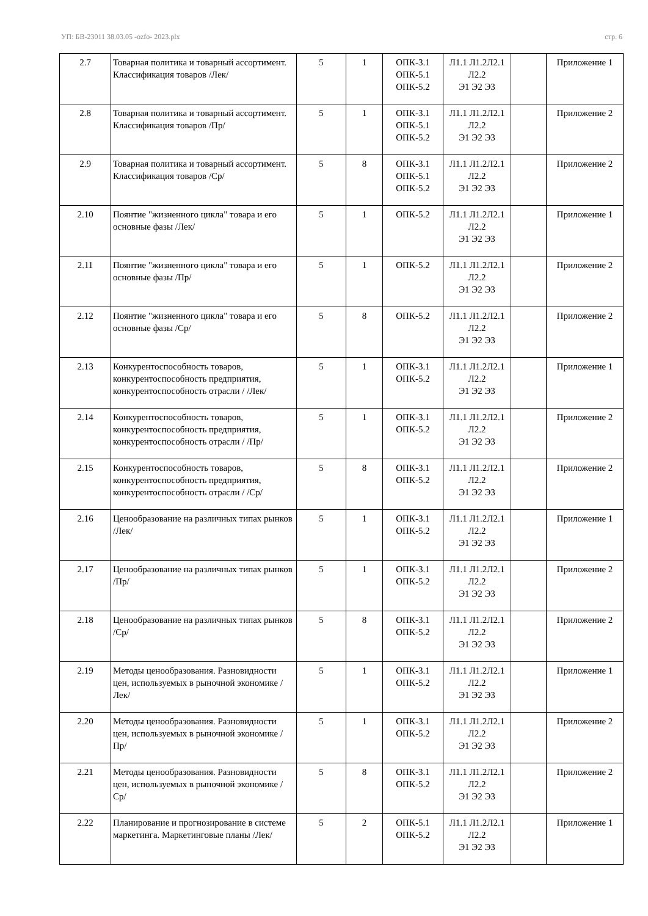УП: БВ-23011 38.03.05 -ozfo- 2023.plx стр. 6
| 2.7 | Товарная политика и товарный ассортимент. Классификация товаров /Лек/ | 5 | 1 | ОПК-3.1 ОПК-5.1 ОПК-5.2 | Л1.1 Л1.2Л2.1 Л2.2 Э1 Э2 Э3 | | Приложение 1 |
| 2.8 | Товарная политика и товарный ассортимент. Классификация товаров /Пр/ | 5 | 1 | ОПК-3.1 ОПК-5.1 ОПК-5.2 | Л1.1 Л1.2Л2.1 Л2.2 Э1 Э2 Э3 | | Приложение 2 |
| 2.9 | Товарная политика и товарный ассортимент. Классификация товаров /Ср/ | 5 | 8 | ОПК-3.1 ОПК-5.1 ОПК-5.2 | Л1.1 Л1.2Л2.1 Л2.2 Э1 Э2 Э3 | | Приложение 2 |
| 2.10 | Поянтие "жизненного цикла" товара и его основные фазы /Лек/ | 5 | 1 | ОПК-5.2 | Л1.1 Л1.2Л2.1 Л2.2 Э1 Э2 Э3 | | Приложение 1 |
| 2.11 | Поянтие "жизненного цикла" товара и его основные фазы /Пр/ | 5 | 1 | ОПК-5.2 | Л1.1 Л1.2Л2.1 Л2.2 Э1 Э2 Э3 | | Приложение 2 |
| 2.12 | Поянтие "жизненного цикла" товара и его основные фазы /Ср/ | 5 | 8 | ОПК-5.2 | Л1.1 Л1.2Л2.1 Л2.2 Э1 Э2 Э3 | | Приложение 2 |
| 2.13 | Конкурентоспособность товаров, конкурентоспособность предприятия, конкурентоспособность отрасли / /Лек/ | 5 | 1 | ОПК-3.1 ОПК-5.2 | Л1.1 Л1.2Л2.1 Л2.2 Э1 Э2 Э3 | | Приложение 1 |
| 2.14 | Конкурентоспособность товаров, конкурентоспособность предприятия, конкурентоспособность отрасли / /Пр/ | 5 | 1 | ОПК-3.1 ОПК-5.2 | Л1.1 Л1.2Л2.1 Л2.2 Э1 Э2 Э3 | | Приложение 2 |
| 2.15 | Конкурентоспособность товаров, конкурентоспособность предприятия, конкурентоспособность отрасли / /Ср/ | 5 | 8 | ОПК-3.1 ОПК-5.2 | Л1.1 Л1.2Л2.1 Л2.2 Э1 Э2 Э3 | | Приложение 2 |
| 2.16 | Ценообразование на различных типах рынков /Лек/ | 5 | 1 | ОПК-3.1 ОПК-5.2 | Л1.1 Л1.2Л2.1 Л2.2 Э1 Э2 Э3 | | Приложение 1 |
| 2.17 | Ценообразование на различных типах рынков /Пр/ | 5 | 1 | ОПК-3.1 ОПК-5.2 | Л1.1 Л1.2Л2.1 Л2.2 Э1 Э2 Э3 | | Приложение 2 |
| 2.18 | Ценообразование на различных типах рынков /Ср/ | 5 | 8 | ОПК-3.1 ОПК-5.2 | Л1.1 Л1.2Л2.1 Л2.2 Э1 Э2 Э3 | | Приложение 2 |
| 2.19 | Методы ценообразования. Разновидности цен, используемых в рыночной экономике /Лек/ | 5 | 1 | ОПК-3.1 ОПК-5.2 | Л1.1 Л1.2Л2.1 Л2.2 Э1 Э2 Э3 | | Приложение 1 |
| 2.20 | Методы ценообразования. Разновидности цен, используемых в рыночной экономике /Пр/ | 5 | 1 | ОПК-3.1 ОПК-5.2 | Л1.1 Л1.2Л2.1 Л2.2 Э1 Э2 Э3 | | Приложение 2 |
| 2.21 | Методы ценообразования. Разновидности цен, используемых в рыночной экономике /Ср/ | 5 | 8 | ОПК-3.1 ОПК-5.2 | Л1.1 Л1.2Л2.1 Л2.2 Э1 Э2 Э3 | | Приложение 2 |
| 2.22 | Планирование и прогнозирование в системе маркетинга. Маркетинговые планы /Лек/ | 5 | 2 | ОПК-5.1 ОПК-5.2 | Л1.1 Л1.2Л2.1 Л2.2 Э1 Э2 Э3 | | Приложение 1 |